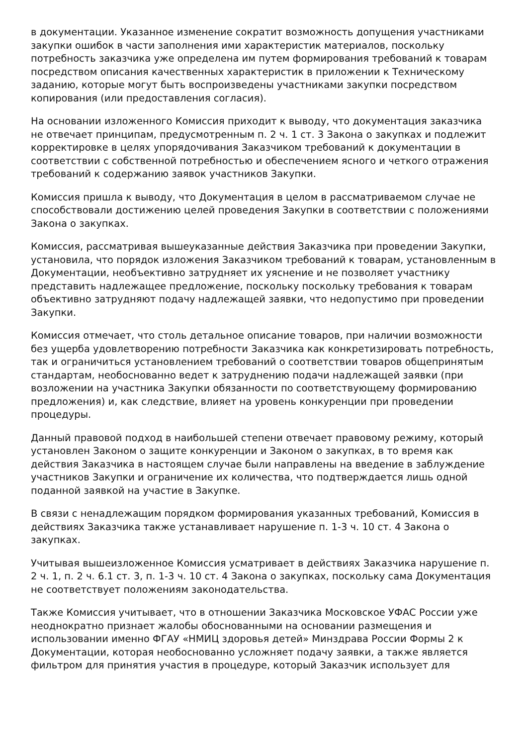в документации. Указанное изменение сократит возможность допущения участниками закупки ошибок в части заполнения ими характеристик материалов, поскольку потребность заказчика уже определена им путем формирования требований к товарам посредством описания качественных характеристик в приложении к Техническому заданию, которые могут быть воспроизведены участниками закупки посредством копирования (или предоставления согласия).
На основании изложенного Комиссия приходит к выводу, что документация заказчика не отвечает принципам, предусмотренным п. 2 ч. 1 ст. 3 Закона о закупках и подлежит корректировке в целях упорядочивания Заказчиком требований к документации в соответствии с собственной потребностью и обеспечением ясного и четкого отражения требований к содержанию заявок участников Закупки.
Комиссия пришла к выводу, что Документация в целом в рассматриваемом случае не способствовали достижению целей проведения Закупки в соответствии с положениями Закона о закупках.
Комиссия, рассматривая вышеуказанные действия Заказчика при проведении Закупки, установила, что порядок изложения Заказчиком требований к товарам, установленным в Документации, необъективно затрудняет их уяснение и не позволяет участнику представить надлежащее предложение, поскольку поскольку требования к товарам объективно затрудняют подачу надлежащей заявки, что недопустимо при проведении Закупки.
Комиссия отмечает, что столь детальное описание товаров, при наличии возможности без ущерба удовлетворению потребности Заказчика как конкретизировать потребность, так и ограничиться установлением требований о соответствии товаров общепринятым стандартам, необоснованно ведет к затруднению подачи надлежащей заявки (при возложении на участника Закупки обязанности по соответствующему формированию предложения) и, как следствие, влияет на уровень конкуренции при проведении процедуры.
Данный правовой подход в наибольшей степени отвечает правовому режиму, который установлен Законом о защите конкуренции и Законом о закупках, в то время как действия Заказчика в настоящем случае были направлены на введение в заблуждение участников Закупки и ограничение их количества, что подтверждается лишь одной поданной заявкой на участие в Закупке.
В связи с ненадлежащим порядком формирования указанных требований, Комиссия в действиях Заказчика также устанавливает нарушение п. 1-3 ч. 10 ст. 4 Закона о закупках.
Учитывая вышеизложенное Комиссия усматривает в действиях Заказчика нарушение п. 2 ч. 1, п. 2 ч. 6.1 ст. 3, п. 1-3 ч. 10 ст. 4 Закона о закупках, поскольку сама Документация не соответствует положениям законодательства.
Также Комиссия учитывает, что в отношении Заказчика Московское УФАС России уже неоднократно признает жалобы обоснованными на основании размещения и использовании именно ФГАУ «НМИЦ здоровья детей» Минздрава России Формы 2 к Документации, которая необоснованно усложняет подачу заявки, а также является фильтром для принятия участия в процедуре, который Заказчик использует для